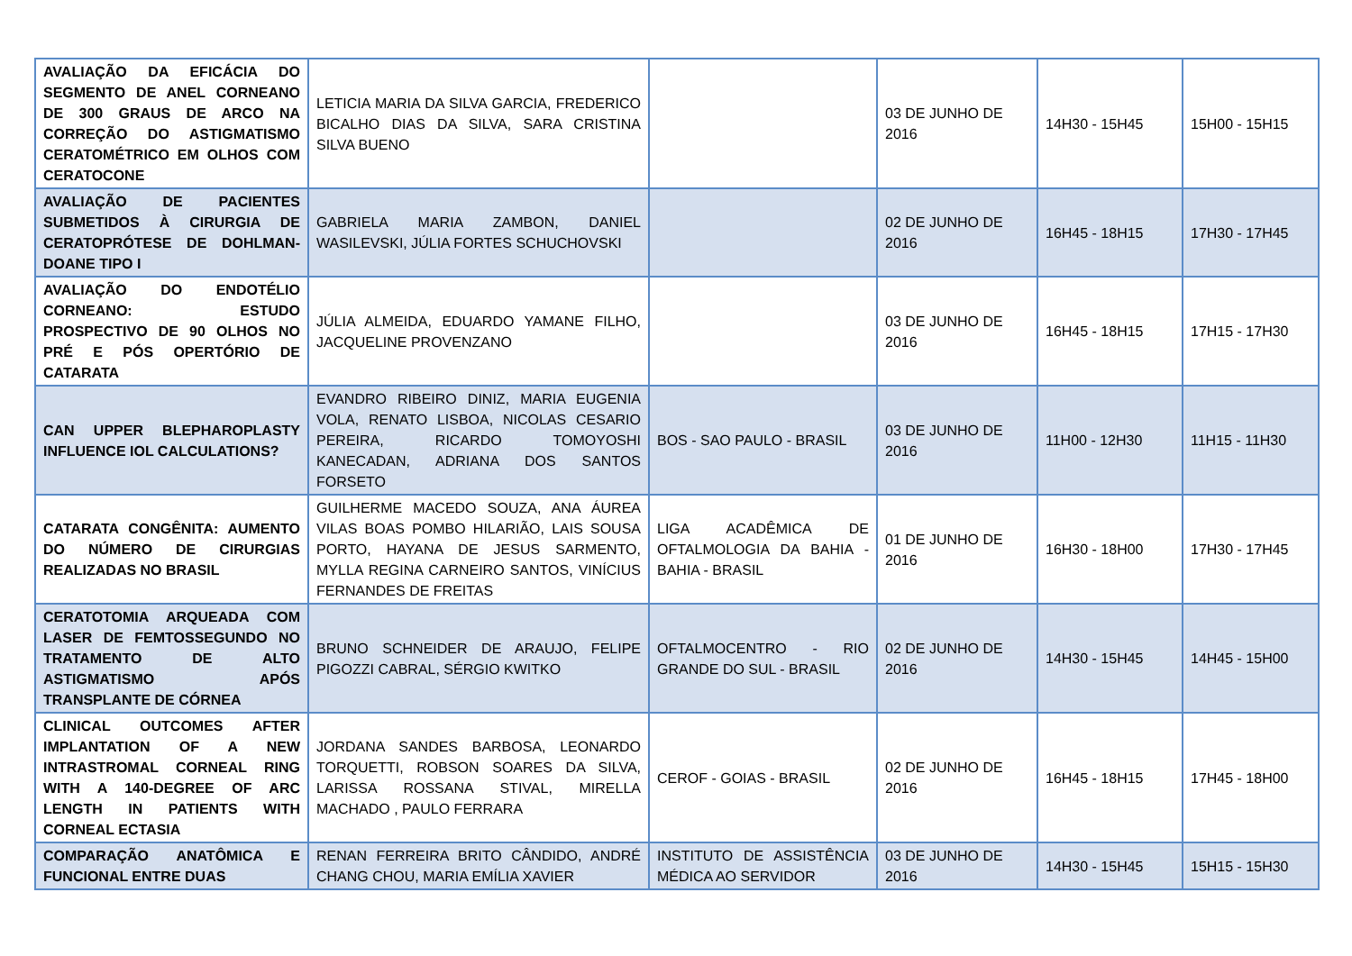| AVALIAÇÃO DA EFICÁCIA DO SEGMENTO DE ANEL CORNEANO DE 300 GRAUS DE ARCO NA CORREÇÃO DO ASTIGMATISMO CERATOMÉTRICO EM OLHOS COM CERATOCONE | LETICIA MARIA DA SILVA GARCIA, FREDERICO BICALHO DIAS DA SILVA, SARA CRISTINA SILVA BUENO | | 03 DE JUNHO DE 2016 | 14H30 - 15H45 | 15H00 - 15H15 |
| AVALIAÇÃO DE PACIENTES SUBMETIDOS À CIRURGIA DE CERATOPRÓTESE DE DOHLMAN-DOANE TIPO I | GABRIELA MARIA ZAMBON, DANIEL WASILEVSKI, JÚLIA FORTES SCHUCHOVSKI | | 02 DE JUNHO DE 2016 | 16H45 - 18H15 | 17H30 - 17H45 |
| AVALIAÇÃO DO ENDOTÉLIO CORNEANO: ESTUDO PROSPECTIVO DE 90 OLHOS NO PRÉ E PÓS OPERTÓRIO DE CATARATA | JÚLIA ALMEIDA, EDUARDO YAMANE FILHO, JACQUELINE PROVENZANO | | 03 DE JUNHO DE 2016 | 16H45 - 18H15 | 17H15 - 17H30 |
| CAN UPPER BLEPHAROPLASTY INFLUENCE IOL CALCULATIONS? | EVANDRO RIBEIRO DINIZ, MARIA EUGENIA VOLA, RENATO LISBOA, NICOLAS CESARIO PEREIRA, RICARDO TOMOYOSHI KANECADAN, ADRIANA DOS SANTOS FORSETO | BOS - SAO PAULO - BRASIL | 03 DE JUNHO DE 2016 | 11H00 - 12H30 | 11H15 - 11H30 |
| CATARATA CONGÊNITA: AUMENTO DO NÚMERO DE CIRURGIAS REALIZADAS NO BRASIL | GUILHERME MACEDO SOUZA, ANA ÁUREA VILAS BOAS POMBO HILARIÃO, LAIS SOUSA PORTO, HAYANA DE JESUS SARMENTO, MYLLA REGINA CARNEIRO SANTOS, VINÍCIUS FERNANDES DE FREITAS | LIGA ACADÊMICA DE OFTALMOLOGIA DA BAHIA - BAHIA - BRASIL | 01 DE JUNHO DE 2016 | 16H30 - 18H00 | 17H30 - 17H45 |
| CERATOTOMIA ARQUEADA COM LASER DE FEMTOSSEGUNDO NO TRATAMENTO DE ALTO ASTIGMATISMO APÓS TRANSPLANTE DE CÓRNEA | BRUNO SCHNEIDER DE ARAUJO, FELIPE PIGOZZI CABRAL, SÉRGIO KWITKO | OFTALMOCENTRO - RIO GRANDE DO SUL - BRASIL | 02 DE JUNHO DE 2016 | 14H30 - 15H45 | 14H45 - 15H00 |
| CLINICAL OUTCOMES AFTER IMPLANTATION OF A NEW INTRASTROMAL CORNEAL RING WITH A 140-DEGREE OF ARC LENGTH IN PATIENTS WITH CORNEAL ECTASIA | JORDANA SANDES BARBOSA, LEONARDO TORQUETTI, ROBSON SOARES DA SILVA, LARISSA ROSSANA STIVAL, MIRELLA MACHADO , PAULO FERRARA | CEROF - GOIAS - BRASIL | 02 DE JUNHO DE 2016 | 16H45 - 18H15 | 17H45 - 18H00 |
| COMPARAÇÃO ANATÔMICA E FUNCIONAL ENTRE DUAS | RENAN FERREIRA BRITO CÂNDIDO, ANDRÉ CHANG CHOU, MARIA EMÍLIA XAVIER | INSTITUTO DE ASSISTÊNCIA MÉDICA AO SERVIDOR | 03 DE JUNHO DE 2016 | 14H30 - 15H45 | 15H15 - 15H30 |